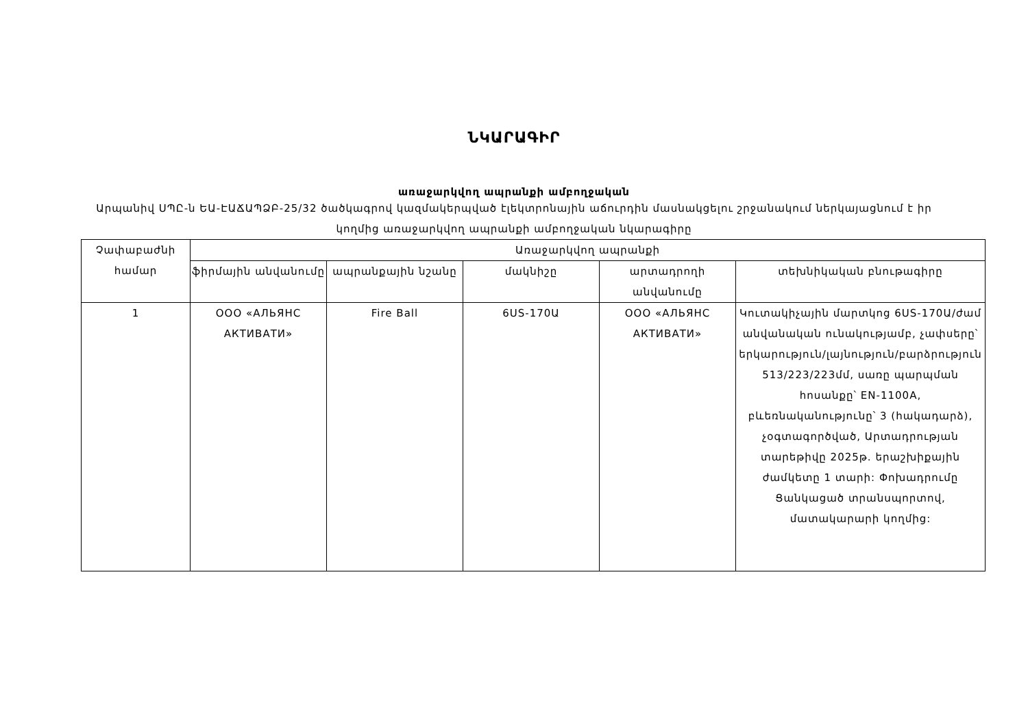ՆԿԱՐԱԳԻՐ
առաջարկվող ապրանքի ամբողջական
Արպանիվ ՍՊԸ-ն ԵԱ-ԷԱՃԱՊՁԲ-25/32 ծածկագրով կազմակերպված էլեկտրոնային աճուրդին մասնակցելու շրջանակում ներկայացնում է իր կողմից առաջարկվող ապրանքի ամբողջական նկարագիրը
| Չափաբաժնի համար | Առաջարկվող ապրանքի | | | | |
| --- | --- | --- | --- | --- | --- |
| | ֆիրմային անվանումը | ապրանքային նշանը | մակնիշը | արտադրողի անվանումը | տեխնիկական բնութագիրը |
| 1 | ООО «АЛЬЯНС АКТИВАТИ» | Fire Ball | 6US-170Ա | ООО «АЛЬЯНС АКТИВАТИ» | Կուտակիչային մարտկոց 6US-170Ա/ժամ անվանական ունակությամբ, չափսերը՝ երկարություն/լայնություն/բարձրություն 513/223/223մմ, սառը պարպման հոսանքը՝ EN-1100A, բևեռնականությունը՝ 3 (հակադարձ), չօգտագործված, Արտադրության տարեթիվը 2025թ. երաշխիքային ժամկետը 1 տարի: Փոխադրումը Ցանկացած տրանսպորտով, մատակարարի կողմից: |